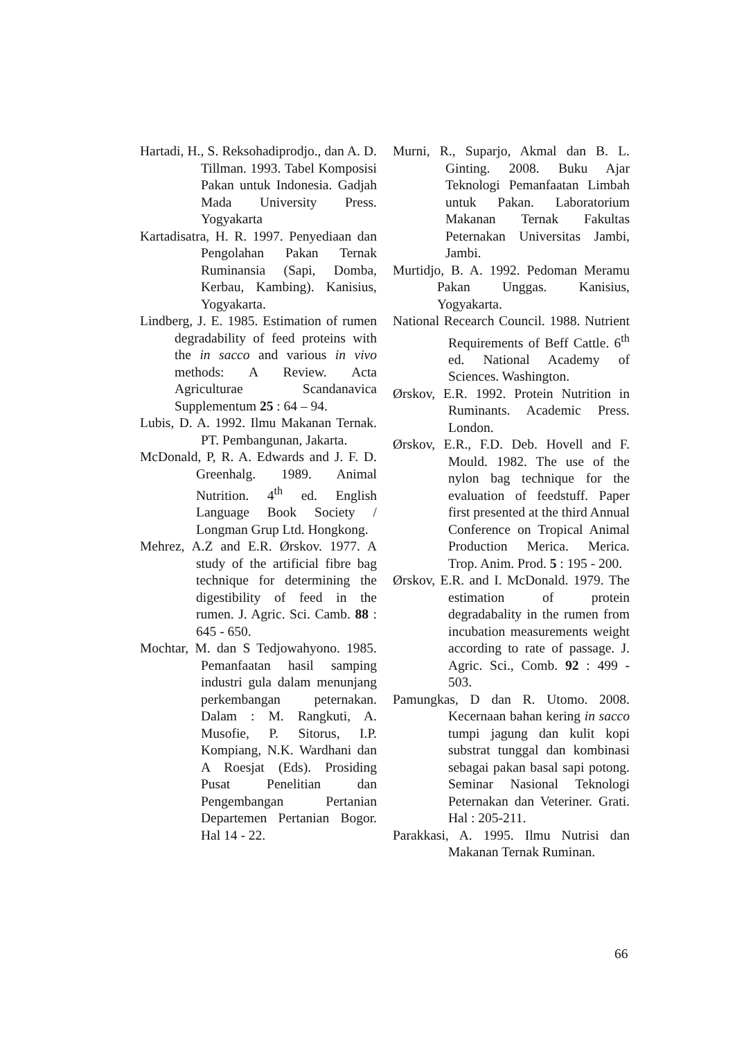Hartadi, H., S. Reksohadiprodjo., dan A. D. Tillman. 1993. Tabel Komposisi Pakan untuk Indonesia. Gadjah Mada University Press. Yogyakarta
Kartadisatra, H. R. 1997. Penyediaan dan Pengolahan Pakan Ternak Ruminansia (Sapi, Domba, Kerbau, Kambing). Kanisius, Yogyakarta.
Lindberg, J. E. 1985. Estimation of rumen degradability of feed proteins with the in sacco and various in vivo methods: A Review. Acta Agriculturae Scandanavica Supplementum 25 : 64 – 94.
Lubis, D. A. 1992. Ilmu Makanan Ternak. PT. Pembangunan, Jakarta.
McDonald, P, R. A. Edwards and J. F. D. Greenhalg. 1989. Animal Nutrition. 4<sup>th</sup> ed. English Language Book Society / Longman Grup Ltd. Hongkong.
Mehrez, A.Z and E.R. Ørskov. 1977. A study of the artificial fibre bag technique for determining the digestibility of feed in the rumen. J. Agric. Sci. Camb. 88 : 645 - 650.
Mochtar, M. dan S Tedjowahyono. 1985. Pemanfaatan hasil samping industri gula dalam menunjang perkembangan peternakan. Dalam : M. Rangkuti, A. Musofie, P. Sitorus, I.P. Kompiang, N.K. Wardhani dan A Roesjat (Eds). Prosiding Pusat Penelitian dan Pengembangan Pertanian Departemen Pertanian Bogor. Hal 14 - 22.
Murni, R., Suparjo, Akmal dan B. L. Ginting. 2008. Buku Ajar Teknologi Pemanfaatan Limbah untuk Pakan. Laboratorium Makanan Ternak Fakultas Peternakan Universitas Jambi, Jambi.
Murtidjo, B. A. 1992. Pedoman Meramu Pakan Unggas. Kanisius, Yogyakarta.
National Recearch Council. 1988. Nutrient Requirements of Beff Cattle. 6<sup>th</sup> ed. National Academy of Sciences. Washington.
Ørskov, E.R. 1992. Protein Nutrition in Ruminants. Academic Press. London.
Ørskov, E.R., F.D. Deb. Hovell and F. Mould. 1982. The use of the nylon bag technique for the evaluation of feedstuff. Paper first presented at the third Annual Conference on Tropical Animal Production Merica. Merica. Trop. Anim. Prod. 5 : 195 - 200.
Ørskov, E.R. and I. McDonald. 1979. The estimation of protein degradabality in the rumen from incubation measurements weight according to rate of passage. J. Agric. Sci., Comb. 92 : 499 - 503.
Pamungkas, D dan R. Utomo. 2008. Kecernaan bahan kering in sacco tumpi jagung dan kulit kopi substrat tunggal dan kombinasi sebagai pakan basal sapi potong. Seminar Nasional Teknologi Peternakan dan Veteriner. Grati. Hal : 205-211.
Parakkasi, A. 1995. Ilmu Nutrisi dan Makanan Ternak Ruminan.
66